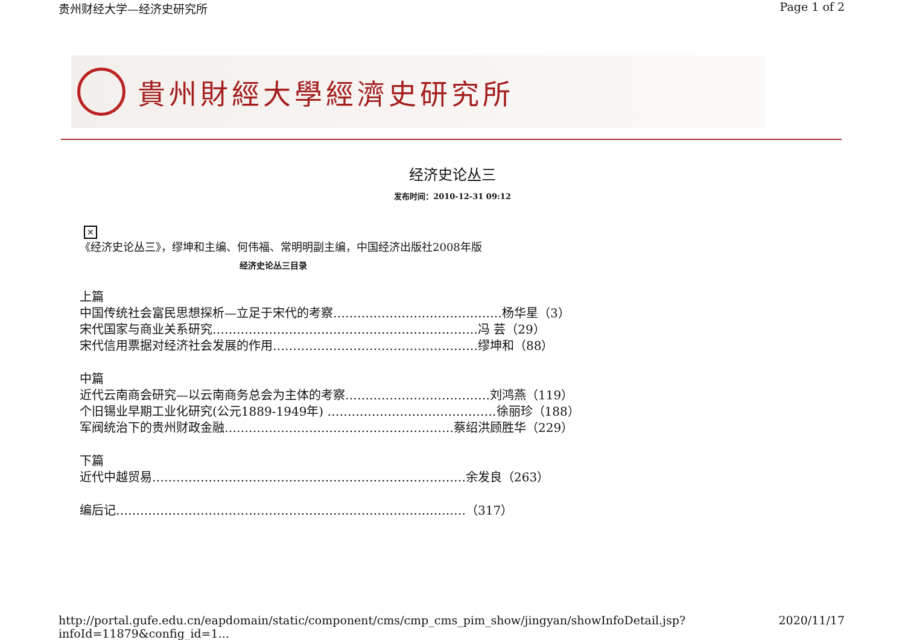贵州财经大学—经济史研究所 Page 1 of 2
貴州財經大學經濟史研究所
经济史论丛三
发布时间：2010-12-31 09:12
✕
《经济史论丛三》，缪坤和主编、何伟福、常明明副主编，中国经济出版社2008年版
经济史论丛三目录
上篇
中国传统社会富民思想探析—立足于宋代的考察……………………………………杨华星（3）
宋代国家与商业关系研究…………………………………………………………冯 芸（29）
宋代信用票据对经济社会发展的作用……………………………………………缪坤和（88）
中篇
近代云南商会研究—以云南商务总会为主体的考察………………………………刘鸿燕（119）
个旧锡业早期工业化研究(公元1889-1949年) ……………………………………徐丽珍（188）
军阀统治下的贵州财政金融…………………………………………………蔡绍洪顾胜华（229）
下篇
近代中越贸易……………………………………………………………………余发良（263）
编后记……………………………………………………………………………（317）
http://portal.gufe.edu.cn/eapdomain/static/component/cms/cmp_cms_pim_show/jingyan/showInfoDetail.jsp?infoId=11879&config_id=1... 2020/11/17